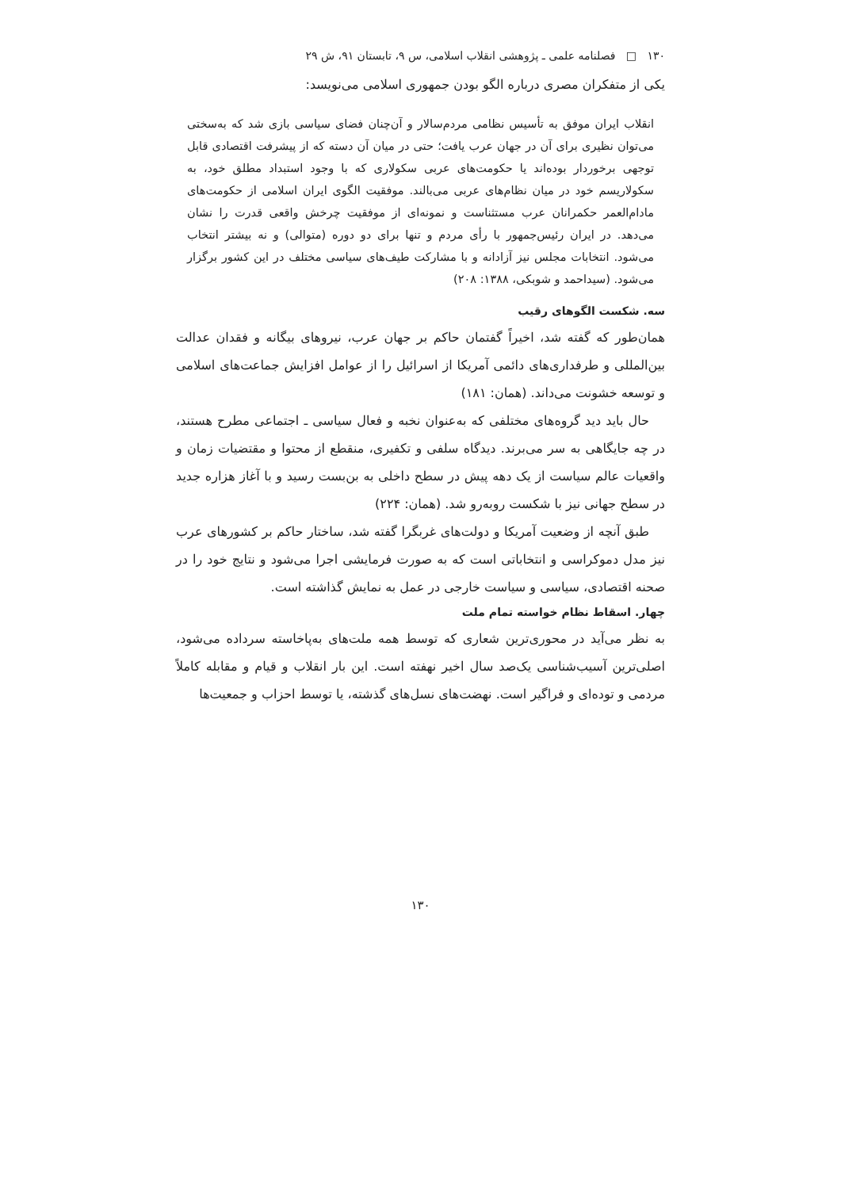۱۳۰ □ فصلنامه علمی ـ پژوهشی انقلاب اسلامی، س ۹، تابستان ۹۱، ش ۲۹
یکی از متفکران مصری درباره الگو بودن جمهوری اسلامی می‌نویسد:
انقلاب ایران موفق به تأسیس نظامی مردم‌سالار و آن‌چنان فضای سیاسی بازی شد که به‌سختی می‌توان نظیری برای آن در جهان عرب یافت؛ حتی در میان آن دسته که از پیشرفت اقتصادی قابل توجهی برخوردار بوده‌اند یا حکومت‌های عربی سکولاری که با وجود استبداد مطلق خود، به سکولاریسم خود در میان نظام‌های عربی می‌بالند. موفقیت الگوی ایران اسلامی از حکومت‌های مادام‌العمر حکمرانان عرب مستثناست و نمونه‌ای از موفقیت چرخش واقعی قدرت را نشان می‌دهد. در ایران رئیس‌جمهور با رأی مردم و تنها برای دو دوره (متوالی) و نه بیشتر انتخاب می‌شود. انتخابات مجلس نیز آزادانه و با مشارکت طیف‌های سیاسی مختلف در این کشور برگزار می‌شود. (سیداحمد و شوبکی، ۱۳۸۸: ۲۰۸)
سه. شکست الگوهای رقیب
همان‌طور که گفته شد، اخیراً گفتمان حاکم بر جهان عرب، نیروهای بیگانه و فقدان عدالت بین‌المللی و طرفداری‌های دائمی آمریکا از اسرائیل را از عوامل افزایش جماعت‌های اسلامی و توسعه خشونت می‌داند. (همان: ۱۸۱)
حال باید دید گروه‌های مختلفی که به‌عنوان نخبه و فعال سیاسی ـ اجتماعی مطرح هستند، در چه جایگاهی به سر می‌برند. دیدگاه سلفی و تکفیری، منقطع از محتوا و مقتضیات زمان و واقعیات عالم سیاست از یک دهه پیش در سطح داخلی به بن‌بست رسید و با آغاز هزاره جدید در سطح جهانی نیز با شکست روبه‌رو شد. (همان: ۲۲۴)
طبق آنچه از وضعیت آمریکا و دولت‌های غربگرا گفته شد، ساختار حاکم بر کشورهای عرب نیز مدل دموکراسی و انتخاباتی است که به صورت فرمایشی اجرا می‌شود و نتایج خود را در صحنه اقتصادی، سیاسی و سیاست خارجی در عمل به نمایش گذاشته است.
چهار. اسقاط نظام خواسته تمام ملت
به نظر می‌آید در محوری‌ترین شعاری که توسط همه ملت‌های به‌پاخاسته سرداده می‌شود، اصلی‌ترین آسیب‌شناسی یک‌صد سال اخیر نهفته است. این بار انقلاب و قیام و مقابله کاملاً مردمی و توده‌ای و فراگیر است. نهضت‌های نسل‌های گذشته، یا توسط احزاب و جمعیت‌ها
۱۳۰